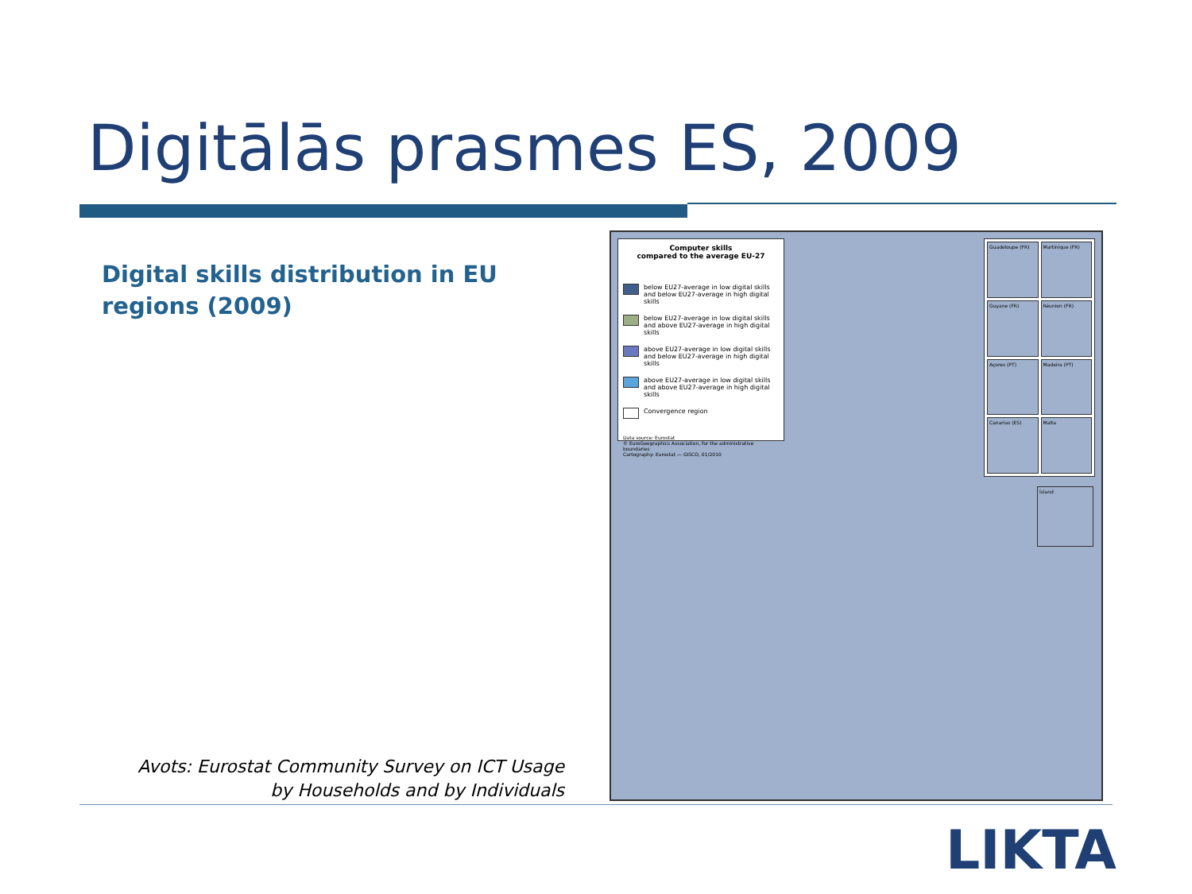Digitālās prasmes ES, 2009
Digital skills distribution in EU regions (2009)
Computer skills
compared to the average EU-27
below EU27-average in low digital skills and below EU27-average in high digital skills
below EU27-average in low digital skills and above EU27-average in high digital skills
above EU27-average in low digital skills and below EU27-average in high digital skills
above EU27-average in low digital skills and above EU27-average in high digital skills
Convergence region
Data source: Eurostat
© EuroGeographics Association, for the administrative boundaries
Cartography: Eurostat — GISCO, 01/2010
Guadeloupe (FR)
Martinique (FR)
Guyane (FR)
Réunion (FR)
Açores (PT)
Madeira (PT)
Canarias (ES)
Malta
Ísland
Avots: Eurostat Community Survey on ICT Usage by Households and by Individuals
LIKTA